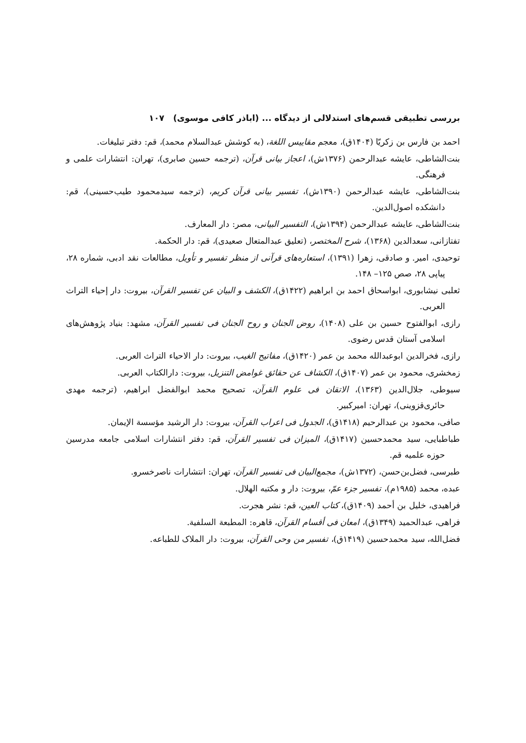بررسی تطبیقی قسم‌های استدلالی از دیدگاه ... (اباذر کافی موسوی) ۱۰۷
احمد بن فارس بن زکریّا (۱۴۰۴ق)، معجم مقاییس اللغة، (به کوشش عبدالسلام محمد)، قم: دفتر تبلیغات.
بنت‌الشاطی، عایشه عبدالرحمن (۱۳۷۶ش)، اعجاز بیانی قرآن، (ترجمه حسین صابری)، تهران: انتشارات علمی و فرهنگی.
بنت‌الشاطی، عایشه عبدالرحمن (۱۳۹۰ش)، تفسیر بیانی قرآن کریم، (ترجمه سیدمحمود طیب‌حسینی)، قم: دانشکده اصول‌الدین.
بنت‌الشاطی، عایشه عبدالرحمن (۱۳۹۴ش)، التفسیر البیانی، مصر: دار المعارف.
تفتازانی، سعدالدین (۱۳۶۸)، شرح المختصر، (تعلیق عبدالمتعال صعیدی)، قم: دار الحکمة.
توحیدی، امیر. و صادقی، زهرا (۱۳۹۱)، استعاره‌های قرآنی از منظر تفسیر و تأویل، مطالعات نقد ادبی، شماره ۲۸، پیاپی ۲۸، صص ۱۲۵– ۱۴۸.
ثعلبی نیشابوری، ابواسحاق احمد بن ابراهیم (۱۴۲۲ق)، الکشف و البیان عن تفسیر القرآن، بیروت: دار إحیاء التراث العربی.
رازی، ابوالفتوح حسین بن علی (۱۴۰۸)، روض الجنان و روح الجنان فی تفسیر القرآن، مشهد: بنیاد پژوهش‌های اسلامی آستان قدس رضوی.
رازی، فخرالدین ابوعبدالله محمد بن عمر (۱۴۲۰ق)، مفاتیح الغیب، بیروت: دار الاحیاء التراث العربی.
زمخشری، محمود بن عمر (۱۴۰۷ق)، الکشاف عن حقائق غوامض التنزیل، بیروت: دارالکتاب العربی.
سیوطی، جلال‌الدین (۱۳۶۳)، الاتقان فی علوم القرآن، تصحیح محمد ابوالفضل ابراهیم، (ترجمه مهدی حائری‌قزوینی)، تهران: امیرکبیر.
صافی، محمود بن عبدالرحیم (۱۴۱۸ق)، الجدول فی اعراب القرآن، بیروت: دار الرشید مؤسسة الإیمان.
طباطبایی، سید محمدحسین (۱۴۱۷ق)، المیزان فی تفسیر القرآن، قم: دفتر انتشارات اسلامی جامعه مدرسین حوزه علمیه قم.
طبرسی، فضل‌بن‌حسن، (۱۳۷۲ش)، مجمع‌البیان فی تفسیر القرآن، تهران: انتشارات ناصرخسرو.
عبده، محمد (۱۹۸۵م)، تفسیر جزء عمّ، بیروت: دار و مکتبه الهلال.
فراهیدی، خلیل بن أحمد (۱۴۰۹ق)، کتاب العین، قم: نشر هجرت.
فراهی، عبدالحمید (۱۳۴۹ق)، امعان فی أقسام القرآن، قاهره: المطبعة السلفیة.
فضل‌الله، سید محمدحسین (۱۴۱۹ق)، تفسیر من وحی القرآن، بیروت: دار الملاک للطباعه.